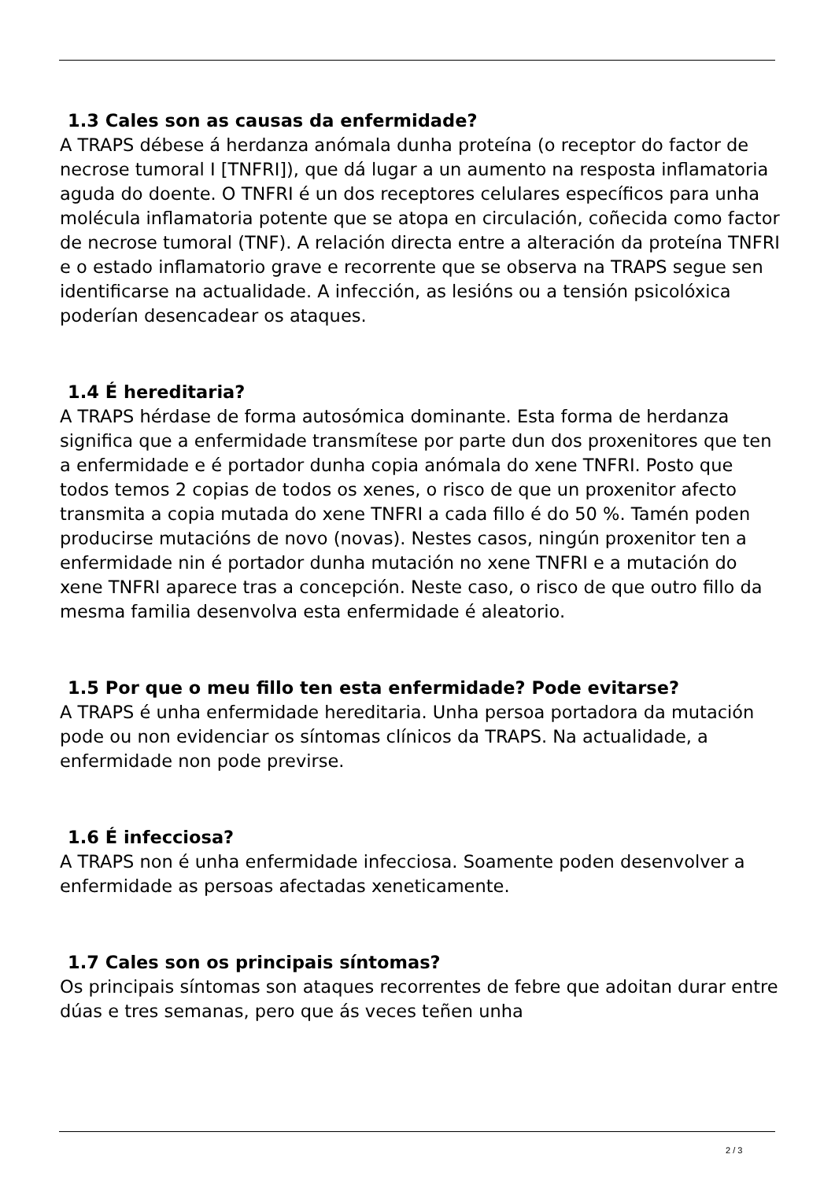1.3 Cales son as causas da enfermidade?
A TRAPS débese á herdanza anómala dunha proteína (o receptor do factor de necrose tumoral I [TNFRI]), que dá lugar a un aumento na resposta inflamatoria aguda do doente. O TNFRI é un dos receptores celulares específicos para unha molécula inflamatoria potente que se atopa en circulación, coñecida como factor de necrose tumoral (TNF). A relación directa entre a alteración da proteína TNFRI e o estado inflamatorio grave e recorrente que se observa na TRAPS segue sen identificarse na actualidade. A infección, as lesións ou a tensión psicolóxica poderían desencadear os ataques.
1.4 É hereditaria?
A TRAPS hérdase de forma autosómica dominante. Esta forma de herdanza significa que a enfermidade transmítese por parte dun dos proxenitores que ten a enfermidade e é portador dunha copia anómala do xene TNFRI. Posto que todos temos 2 copias de todos os xenes, o risco de que un proxenitor afecto transmita a copia mutada do xene TNFRI a cada fillo é do 50 %. Tamén poden producirse mutacións de novo (novas). Nestes casos, ningún proxenitor ten a enfermidade nin é portador dunha mutación no xene TNFRI e a mutación do xene TNFRI aparece tras a concepción. Neste caso, o risco de que outro fillo da mesma familia desenvolva esta enfermidade é aleatorio.
1.5 Por que o meu fillo ten esta enfermidade? Pode evitarse?
A TRAPS é unha enfermidade hereditaria. Unha persoa portadora da mutación pode ou non evidenciar os síntomas clínicos da TRAPS. Na actualidade, a enfermidade non pode previrse.
1.6 É infecciosa?
A TRAPS non é unha enfermidade infecciosa. Soamente poden desenvolver a enfermidade as persoas afectadas xeneticamente.
1.7 Cales son os principais síntomas?
Os principais síntomas son ataques recorrentes de febre que adoitan durar entre dúas e tres semanas, pero que ás veces teñen unha
2 / 3